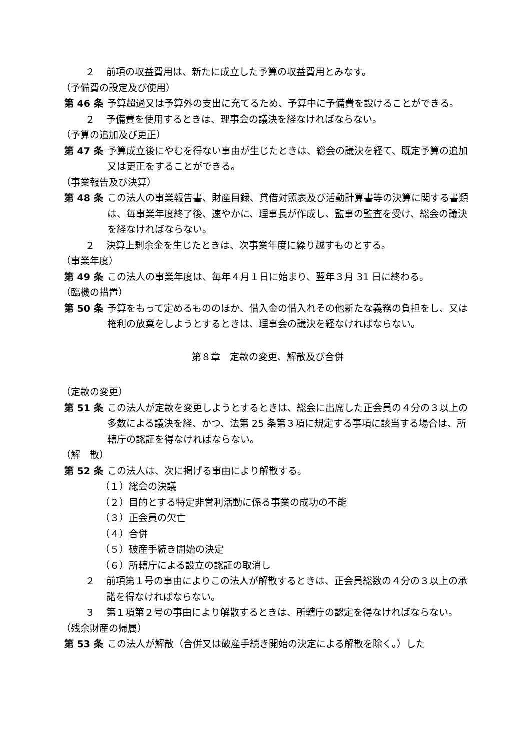２ 前項の収益費用は、新たに成立した予算の収益費用とみなす。
（予備費の設定及び使用）
第 46 条 予算超過又は予算外の支出に充てるため、予算中に予備費を設けることができる。
２ 予備費を使用するときは、理事会の議決を経なければならない。
（予算の追加及び更正）
第 47 条 予算成立後にやむを得ない事由が生じたときは、総会の議決を経て、既定予算の追加又は更正をすることができる。
（事業報告及び決算）
第 48 条 この法人の事業報告書、財産目録、貸借対照表及び活動計算書等の決算に関する書類は、毎事業年度終了後、速やかに、理事長が作成し、監事の監査を受け、総会の議決を経なければならない。
２ 決算上剰余金を生じたときは、次事業年度に繰り越すものとする。
（事業年度）
第 49 条 この法人の事業年度は、毎年４月１日に始まり、翌年３月 31 日に終わる。
（臨機の措置）
第 50 条 予算をもって定めるもののほか、借入金の借入れその他新たな義務の負担をし、又は権利の放棄をしようとするときは、理事会の議決を経なければならない。
第８章　定款の変更、解散及び合併
（定款の変更）
第 51 条 この法人が定款を変更しようとするときは、総会に出席した正会員の４分の３以上の多数による議決を経、かつ、法第 25 条第３項に規定する事項に該当する場合は、所轄庁の認証を得なければならない。
（解　散）
第 52 条 この法人は、次に掲げる事由により解散する。
（１）総会の決議
（２）目的とする特定非営利活動に係る事業の成功の不能
（３）正会員の欠亡
（４）合併
（５）破産手続き開始の決定
（６）所轄庁による設立の認証の取消し
２ 前項第１号の事由によりこの法人が解散するときは、正会員総数の４分の３以上の承諾を得なければならない。
３ 第１項第２号の事由により解散するときは、所轄庁の認定を得なければならない。
（残余財産の帰属）
第 53 条 この法人が解散（合併又は破産手続き開始の決定による解散を除く。）した